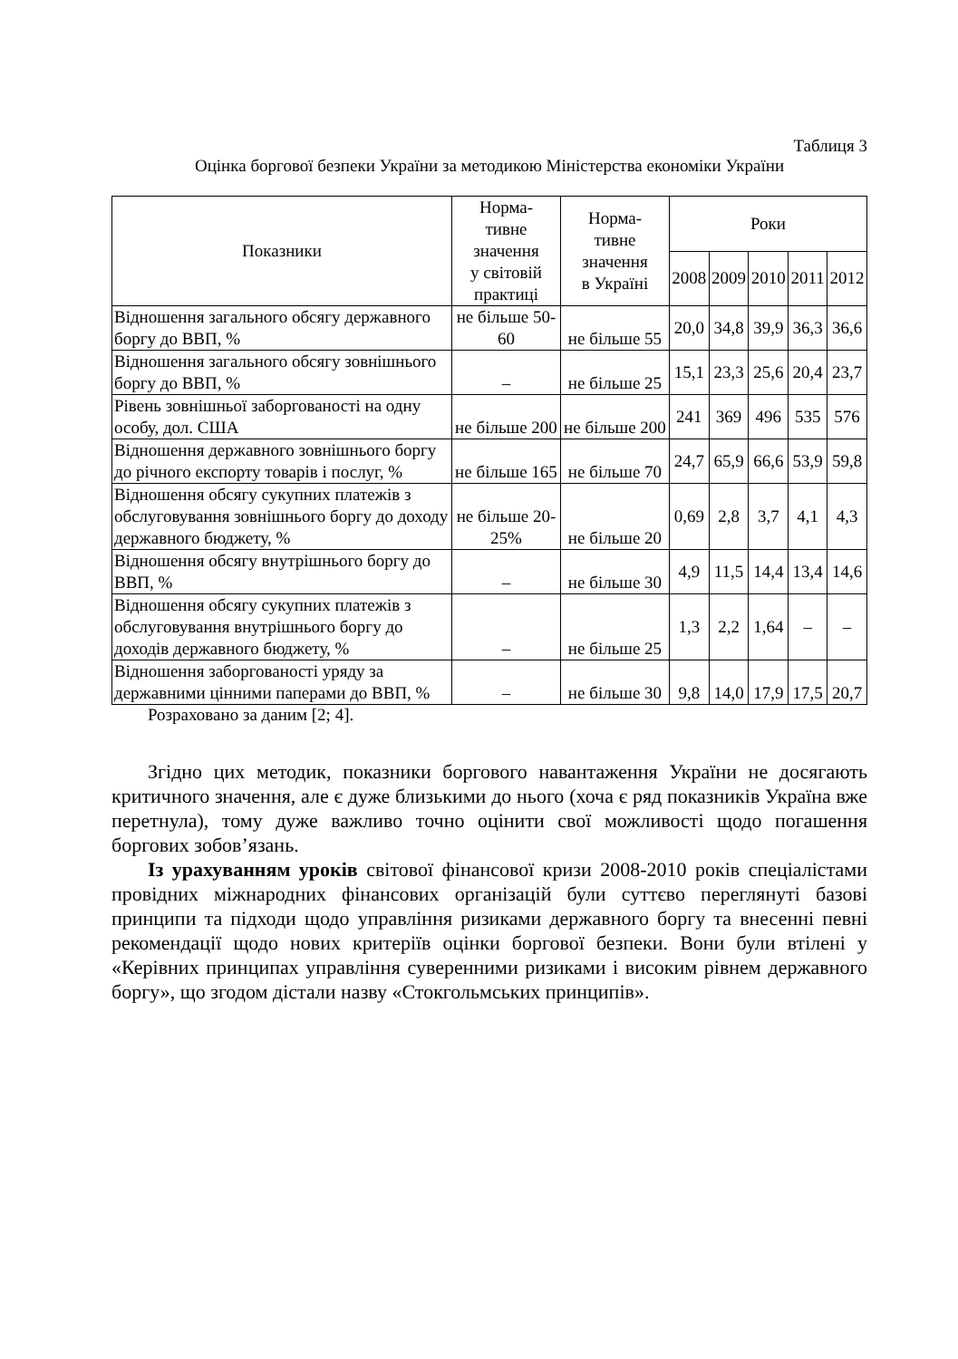Таблиця 3
Оцінка боргової безпеки України за методикою Міністерства економіки України
| Показники | Норма- тивне значення у світовій практиці | Норма- тивне значення в Україні | Роки | | | | |
| --- | --- | --- | --- | --- | --- | --- | --- |
| | | | 2008 | 2009 | 2010 | 2011 | 2012 |
| Відношення загального обсягу державного боргу до ВВП, % | не більше 50-60 | не більше 55 | 20,0 | 34,8 | 39,9 | 36,3 | 36,6 |
| Відношення загального обсягу зовнішнього боргу до ВВП, % | – | не більше 25 | 15,1 | 23,3 | 25,6 | 20,4 | 23,7 |
| Рівень зовнішньої заборгованості на одну особу, дол. США | не більше 200 | не більше 200 | 241 | 369 | 496 | 535 | 576 |
| Відношення державного зовнішнього боргу до річного експорту товарів і послуг, % | не більше 165 | не більше 70 | 24,7 | 65,9 | 66,6 | 53,9 | 59,8 |
| Відношення обсягу сукупних платежів з обслуговування зовнішнього боргу до доходу державного бюджету, % | не більше 20-25% | не більше 20 | 0,69 | 2,8 | 3,7 | 4,1 | 4,3 |
| Відношення обсягу внутрішнього боргу до ВВП, % | – | не більше 30 | 4,9 | 11,5 | 14,4 | 13,4 | 14,6 |
| Відношення обсягу сукупних платежів з обслуговування внутрішнього боргу до доходів державного бюджету, % | – | не більше 25 | 1,3 | 2,2 | 1,64 | – | – |
| Відношення заборгованості уряду за державними цінними паперами до ВВП, % | – | не більше 30 | 9,8 | 14,0 | 17,9 | 17,5 | 20,7 |
Розраховано за даним [2; 4].
Згідно цих методик, показники боргового навантаження України не досягають критичного значення, але є дуже близькими до нього (хоча є ряд показників Україна вже перетнула), тому дуже важливо точно оцінити свої можливості щодо погашення боргових зобов’язань.
Із урахуванням уроків світової фінансової кризи 2008-2010 років спеціалістами провідних міжнародних фінансових організацій були суттєво переглянуті базові принципи та підходи щодо управління ризиками державного боргу та внесенні певні рекомендації щодо нових критеріїв оцінки боргової безпеки. Вони були втілені у «Керівних принципах управління суверенними ризиками і високим рівнем державного боргу», що згодом дістали назву «Стокгольмських принципів».